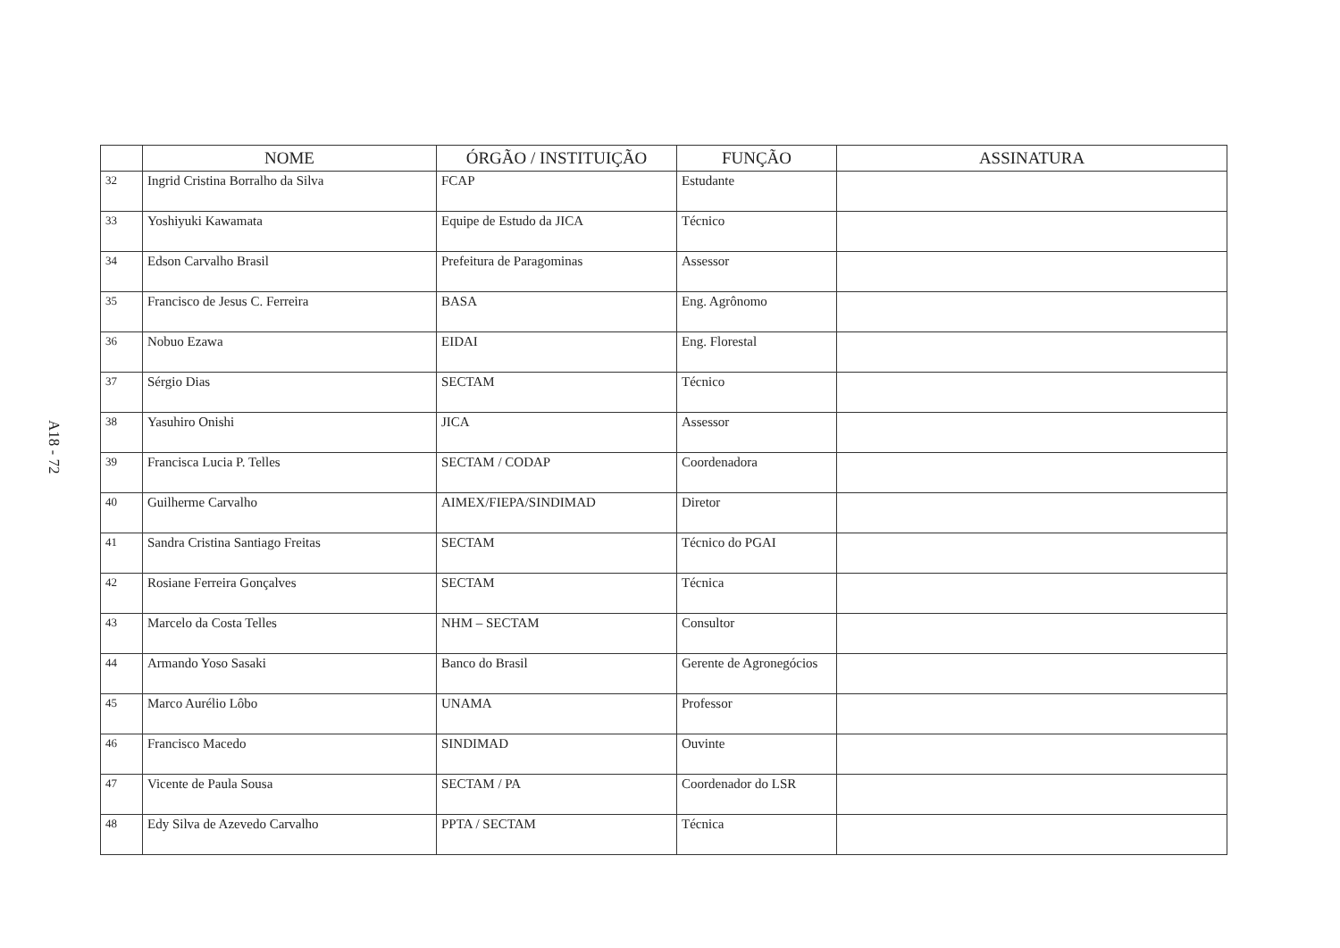A18 - 72
| | NOME | ÓRGÃO / INSTITUIÇÃO | FUNÇÃO | ASSINATURA |
| --- | --- | --- | --- | --- |
| 32 | Ingrid Cristina Borralho da Silva | FCAP | Estudante | |
| 33 | Yoshiyuki Kawamata | Equipe de Estudo da JICA | Técnico | |
| 34 | Edson Carvalho Brasil | Prefeitura de Paragominas | Assessor | |
| 35 | Francisco de Jesus C. Ferreira | BASA | Eng. Agrônomo | |
| 36 | Nobuo Ezawa | EIDAI | Eng. Florestal | |
| 37 | Sérgio Dias | SECTAM | Técnico | |
| 38 | Yasuhiro Onishi | JICA | Assessor | |
| 39 | Francisca Lucia P. Telles | SECTAM / CODAP | Coordenadora | |
| 40 | Guilherme Carvalho | AIMEX/FIEPA/SINDIMAD | Diretor | |
| 41 | Sandra Cristina Santiago Freitas | SECTAM | Técnico do PGAI | |
| 42 | Rosiane Ferreira Gonçalves | SECTAM | Técnica | |
| 43 | Marcelo da Costa Telles | NHM – SECTAM | Consultor | |
| 44 | Armando Yoso Sasaki | Banco do Brasil | Gerente de Agronegócios | |
| 45 | Marco Aurélio Lôbo | UNAMA | Professor | |
| 46 | Francisco Macedo | SINDIMAD | Ouvinte | |
| 47 | Vicente de Paula Sousa | SECTAM / PA | Coordenador do LSR | |
| 48 | Edy Silva de Azevedo Carvalho | PPTA / SECTAM | Técnica | |